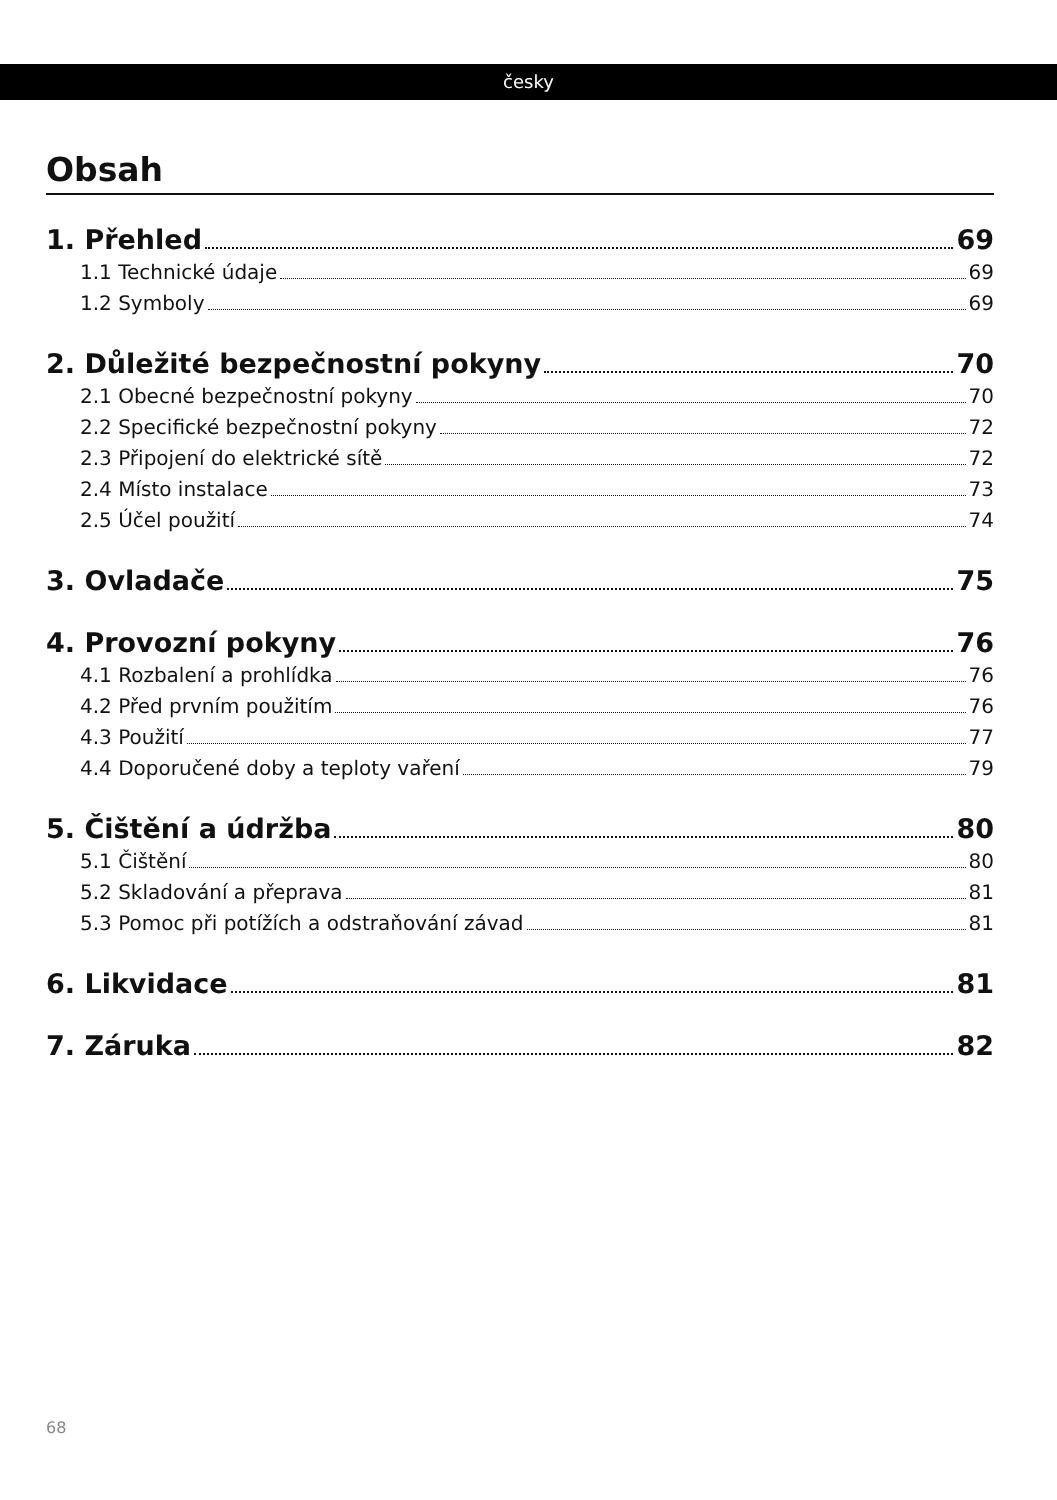česky
Obsah
1. Přehled 69
1.1 Technické údaje 69
1.2 Symboly 69
2. Důležité bezpečnostní pokyny 70
2.1 Obecné bezpečnostní pokyny 70
2.2 Specifické bezpečnostní pokyny 72
2.3 Připojení do elektrické sítě 72
2.4 Místo instalace 73
2.5 Účel použití 74
3. Ovladače 75
4. Provozní pokyny 76
4.1 Rozbalení a prohlídka 76
4.2 Před prvním použitím 76
4.3 Použití 77
4.4 Doporučené doby a teploty vaření 79
5. Čištění a údržba 80
5.1 Čištění 80
5.2 Skladování a přeprava 81
5.3 Pomoc při potížích a odstraňování závad 81
6. Likvidace 81
7. Záruka 82
68